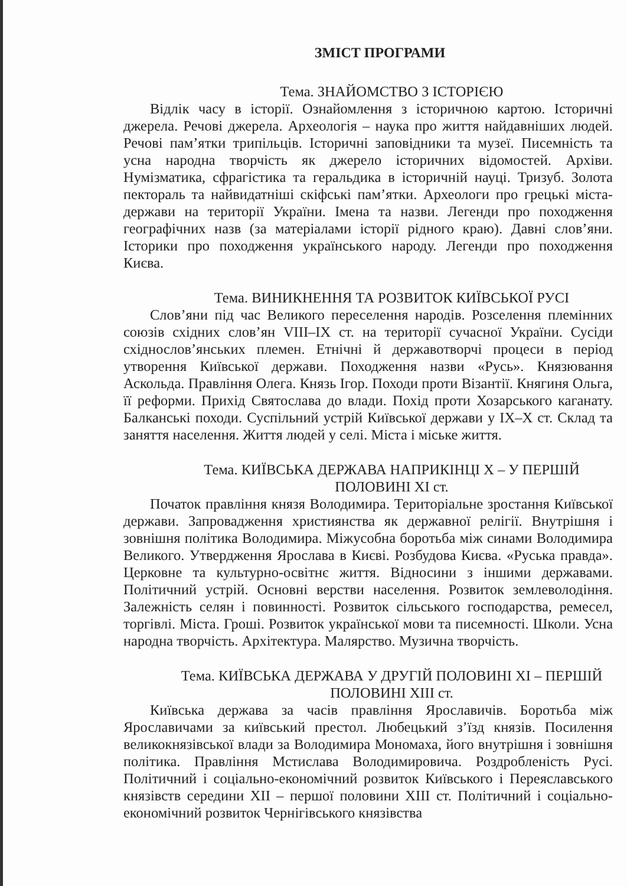ЗМІСТ ПРОГРАМИ
Тема. ЗНАЙОМСТВО З ІСТОРІЄЮ
Відлік часу в історії. Ознайомлення з історичною картою. Історичні джерела. Речові джерела. Археологія – наука про життя найдавніших людей. Речові пам’ятки трипільців. Історичні заповідники та музеї. Писемність та усна народна творчість як джерело історичних відомостей. Архіви. Нумізматика, сфрагістика та геральдика в історичній науці. Тризуб. Золота пектораль та найвидатніші скіфські пам’ятки. Археологи про грецькі міста-держави на території України. Імена та назви. Легенди про походження географічних назв (за матеріалами історії рідного краю). Давні слов’яни. Історики про походження українського народу. Легенди про походження Києва.
Тема. ВИНИКНЕННЯ ТА РОЗВИТОК КИЇВСЬКОЇ РУСІ
Слов’яни під час Великого переселення народів. Розселення племінних союзів східних слов’ян VIII–IX ст. на території сучасної України. Сусіди східнослов’янських племен. Етнічні й державотворчі процеси в період утворення Київської держави. Походження назви «Русь». Князювання Аскольда. Правління Олега. Князь Ігор. Походи проти Візантії. Княгиня Ольга, її реформи. Прихід Святослава до влади. Похід проти Хозарського каганату. Балканські походи. Суспільний устрій Київської держави у IX–X ст. Склад та заняття населення. Життя людей у селі. Міста і міське життя.
Тема. КИЇВСЬКА ДЕРЖАВА НАПРИКІНЦІ X – У ПЕРШІЙ
ПОЛОВИНІ XI ст.
Початок правління князя Володимира. Територіальне зростання Київської держави. Запровадження християнства як державної релігії. Внутрішня і зовнішня політика Володимира. Міжусобна боротьба між синами Володимира Великого. Утвердження Ярослава в Києві. Розбудова Києва. «Руська правда». Церковне та культурно-освітнє життя. Відносини з іншими державами. Політичний устрій. Основні верстви населення. Розвиток землеволодіння. Залежність селян і повинності. Розвиток сільського господарства, ремесел, торгівлі. Міста. Гроші. Розвиток української мови та писемності. Школи. Усна народна творчість. Архітектура. Малярство. Музична творчість.
Тема. КИЇВСЬКА ДЕРЖАВА У ДРУГІЙ ПОЛОВИНІ XI – ПЕРШІЙ
ПОЛОВИНІ XIII ст.
Київська держава за часів правління Ярославичів. Боротьба між Ярославичами за київський престол. Любецький з’їзд князів. Посилення великокнязівської влади за Володимира Мономаха, його внутрішня і зовнішня політика. Правління Мстислава Володимировича. Роздробленість Русі. Політичний і соціально-економічний розвиток Київського і Переяславського князівств середини XII – першої половини XIII ст. Політичний і соціально-економічний розвиток Чернігівського князівства